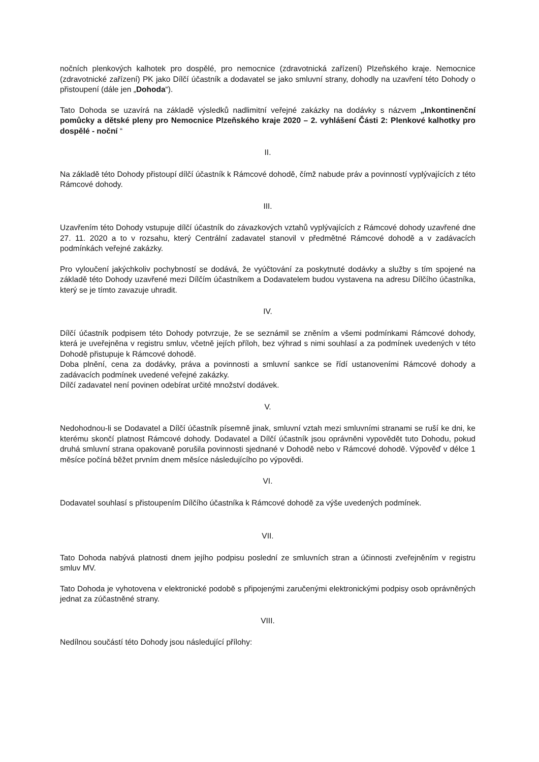nočních plenkových kalhotek pro dospělé, pro nemocnice (zdravotnická zařízení) Plzeňského kraje. Nemocnice (zdravotnické zařízení) PK jako Dílčí účastník a dodavatel se jako smluvní strany, dohodly na uzavření této Dohody o přistoupení (dále jen „Dohoda“).
Tato Dohoda se uzavírá na základě výsledků nadlimitní veřejné zakázky na dodávky s názvem „Inkontinenční pomůcky a dětské pleny pro Nemocnice Plzeňského kraje 2020 – 2. vyhlášení Části 2: Plenkové kalhotky pro dospělé - noční “
II.
Na základě této Dohody přistoupí dílčí účastník k Rámcové dohodě, čímž nabude práv a povinností vyplývajících z této Rámcové dohody.
III.
Uzavřením této Dohody vstupuje dílčí účastník do závazkových vztahů vyplývajících z Rámcové dohody uzavřené dne 27. 11. 2020 a to v rozsahu, který Centrální zadavatel stanovil v předmětné Rámcové dohodě a v zadávacích podmínkách veřejné zakázky.
Pro vyloučení jakýchkoliv pochybností se dodává, že vyúčtování za poskytnuté dodávky a služby s tím spojené na základě této Dohody uzavřené mezi Dílčím účastníkem a Dodavatelem budou vystavena na adresu Dílčího účastníka, který se je tímto zavazuje uhradit.
IV.
Dílčí účastník podpisem této Dohody potvrzuje, že se seznámil se zněním a všemi podmínkami Rámcové dohody, která je uveřejněna v registru smluv, včetně jejích příloh, bez výhrad s nimi souhlasí a za podmínek uvedených v této Dohodě přistupuje k Rámcové dohodě.
Doba plnění, cena za dodávky, práva a povinnosti a smluvní sankce se řídí ustanoveními Rámcové dohody a zadávacích podmínek uvedené veřejné zakázky.
Dílčí zadavatel není povinen odebírat určité množství dodávek.
V.
Nedohodnou-li se Dodavatel a Dílčí účastník písemně jinak, smluvní vztah mezi smluvními stranami se ruší ke dni, ke kterému skončí platnost Rámcové dohody. Dodavatel a Dílčí účastník jsou oprávněni vypovědět tuto Dohodu, pokud druhá smluvní strana opakovaně porušila povinnosti sjednané v Dohodě nebo v Rámcové dohodě. Výpověď v délce 1 měsíce počíná běžet prvním dnem měsíce následujícího po výpovědi.
VI.
Dodavatel souhlasí s přistoupením Dílčího účastníka k Rámcové dohodě za výše uvedených podmínek.
VII.
Tato Dohoda nabývá platnosti dnem jejího podpisu poslední ze smluvních stran a účinnosti zveřejněním v registru smluv MV.
Tato Dohoda je vyhotovena v elektronické podobě s připojenými zaručenými elektronickými podpisy osob oprávněných jednat za zúčastněné strany.
VIII.
Nedílnou součástí této Dohody jsou následující přílohy: